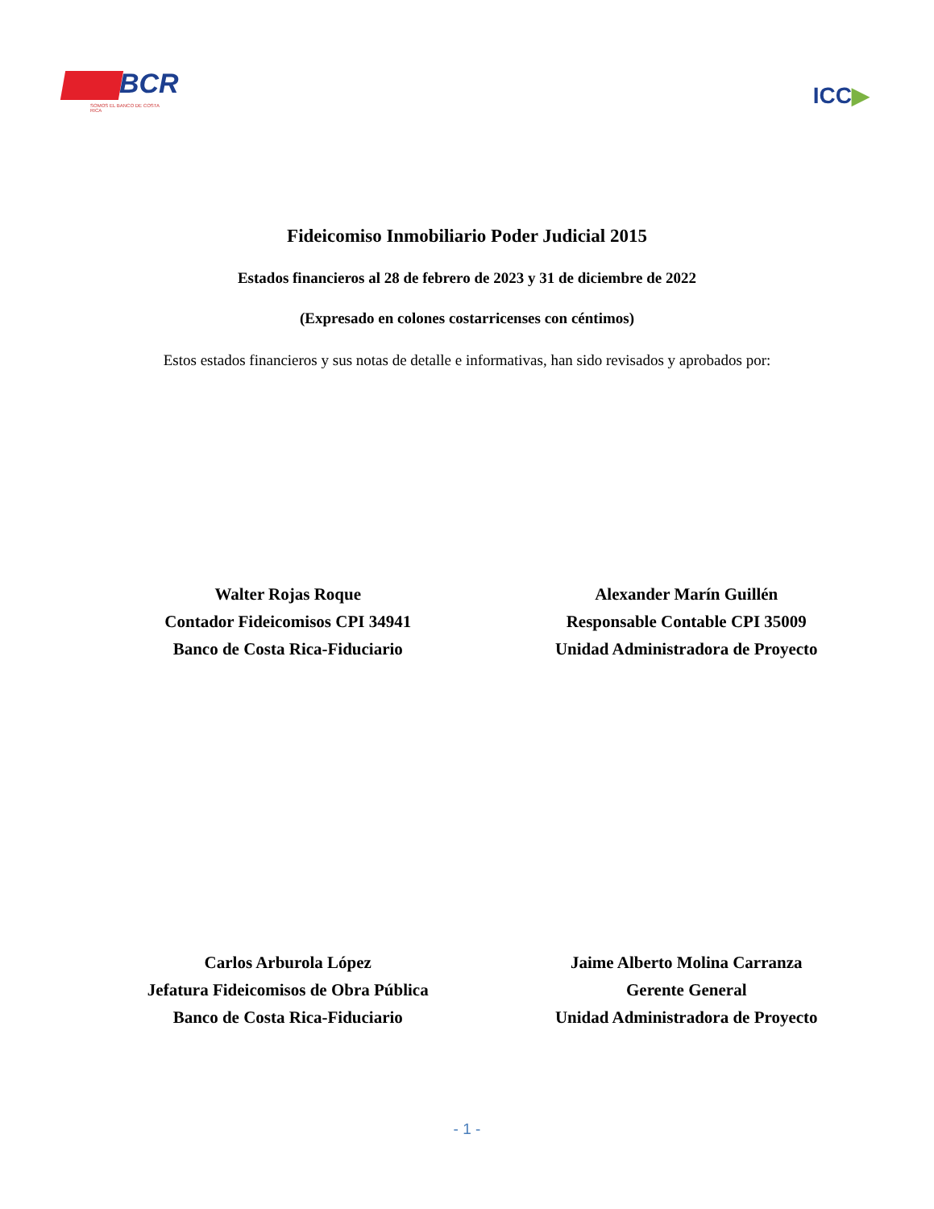BCR
SOMOS EL BANCO DE COSTA RICA
ICC▶
Fideicomiso Inmobiliario Poder Judicial 2015
Estados financieros al 28 de febrero de 2023 y 31 de diciembre de 2022
(Expresado en colones costarricenses con céntimos)
Estos estados financieros y sus notas de detalle e informativas, han sido revisados y aprobados por:
Walter Rojas Roque
Contador Fideicomisos CPI 34941
Banco de Costa Rica-Fiduciario
Alexander Marín Guillén
Responsable Contable CPI 35009
Unidad Administradora de Proyecto
Carlos Arburola López
Jefatura Fideicomisos de Obra Pública
Banco de Costa Rica-Fiduciario
Jaime Alberto Molina Carranza
Gerente General
Unidad Administradora de Proyecto
- 1 -